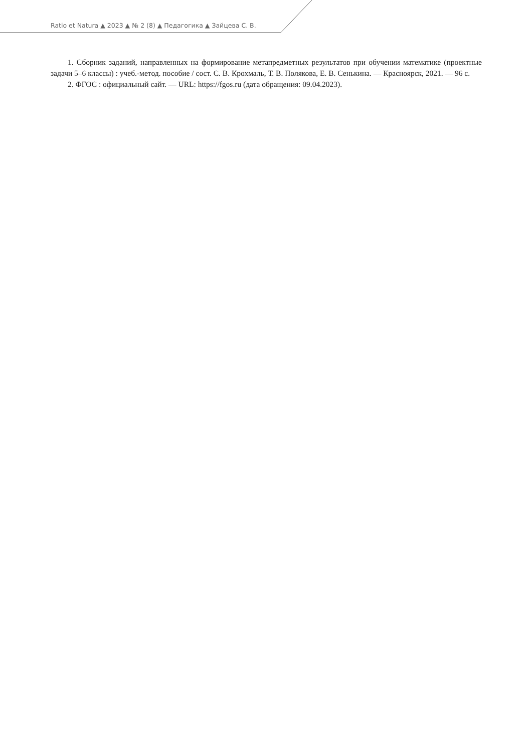Ratio et Natura ▲ 2023 ▲ № 2 (8) ▲ Педагогика ▲ Зайцева С. В.
1. Сборник заданий, направленных на формирование метапредметных результатов при обучении математике (проектные задачи 5–6 классы) : учеб.-метод. пособие / сост. С. В. Крохмаль, Т. В. Полякова, Е. В. Сенькина. — Красноярск, 2021. — 96 с.
2. ФГОС : официальный сайт. — URL: https://fgos.ru (дата обращения: 09.04.2023).